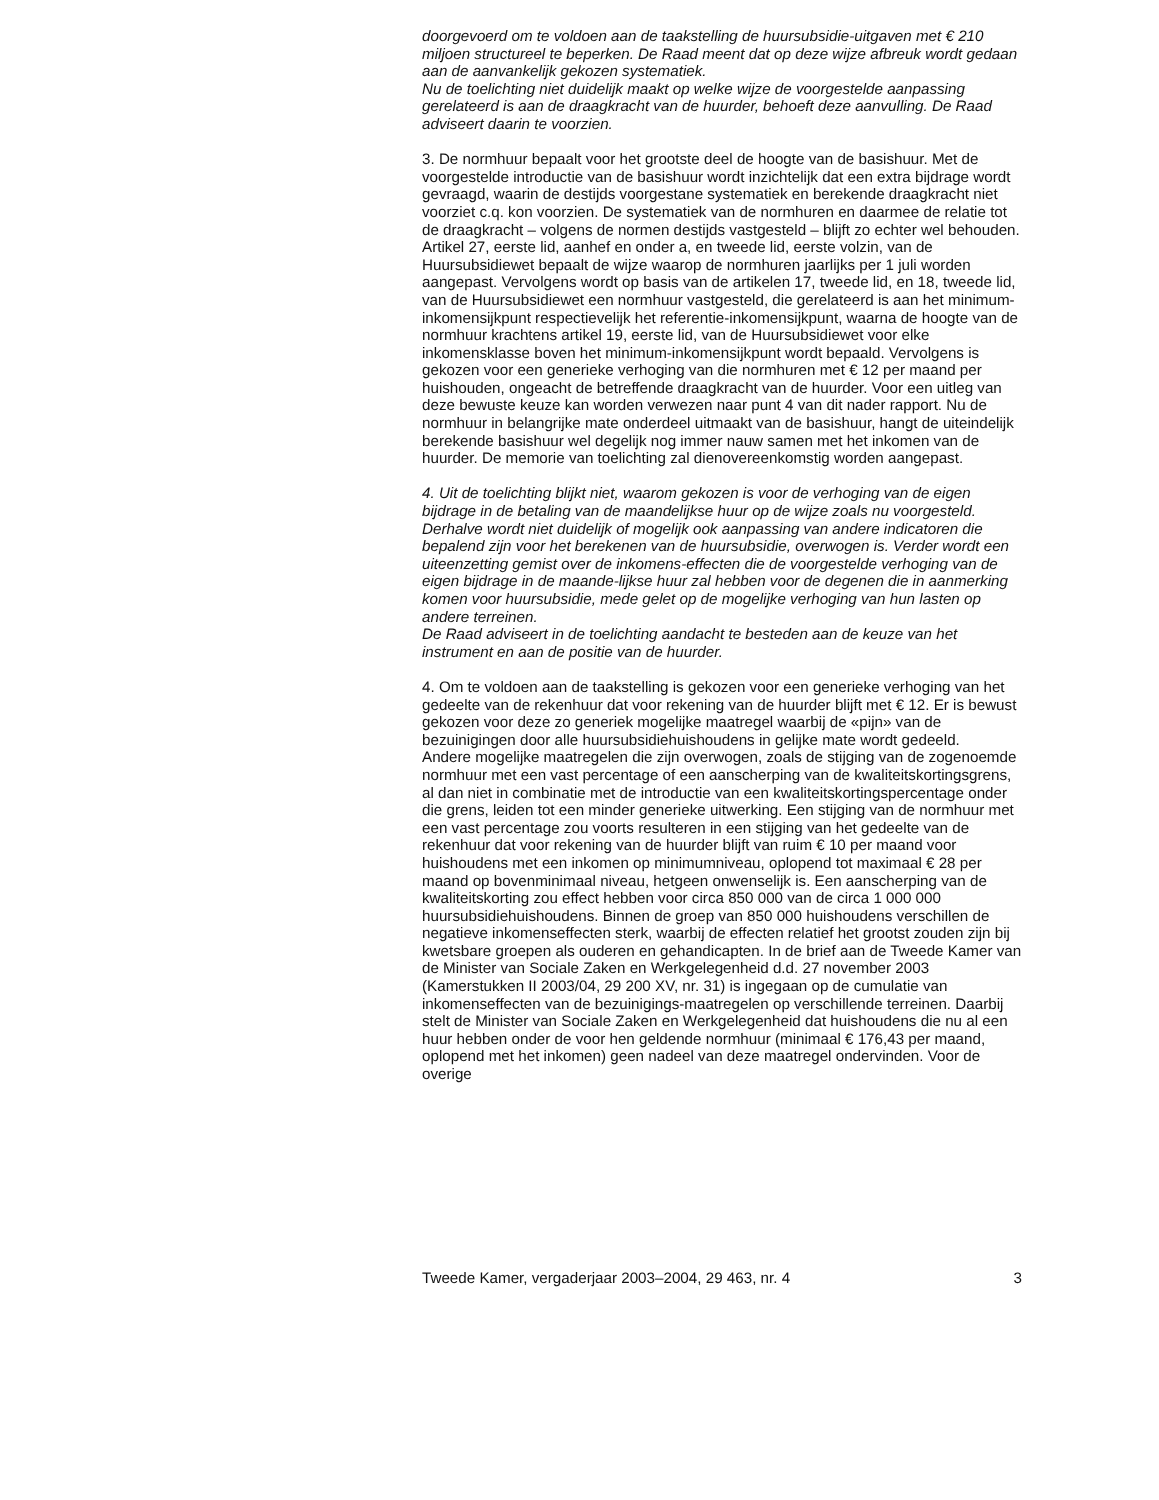doorgevoerd om te voldoen aan de taakstelling de huursubsidie-uitgaven met € 210 miljoen structureel te beperken. De Raad meent dat op deze wijze afbreuk wordt gedaan aan de aanvankelijk gekozen systematiek.
Nu de toelichting niet duidelijk maakt op welke wijze de voorgestelde aanpassing gerelateerd is aan de draagkracht van de huurder, behoeft deze aanvulling. De Raad adviseert daarin te voorzien.
3. De normhuur bepaalt voor het grootste deel de hoogte van de basishuur. Met de voorgestelde introductie van de basishuur wordt inzichtelijk dat een extra bijdrage wordt gevraagd, waarin de destijds voorgestane systematiek en berekende draagkracht niet voorziet c.q. kon voorzien. De systematiek van de normhuren en daarmee de relatie tot de draagkracht – volgens de normen destijds vastgesteld – blijft zo echter wel behouden. Artikel 27, eerste lid, aanhef en onder a, en tweede lid, eerste volzin, van de Huursubsidiewet bepaalt de wijze waarop de normhuren jaarlijks per 1 juli worden aangepast. Vervolgens wordt op basis van de artikelen 17, tweede lid, en 18, tweede lid, van de Huursubsidiewet een normhuur vastgesteld, die gerelateerd is aan het minimum-inkomensijkpunt respectievelijk het referentie-inkomensijkpunt, waarna de hoogte van de normhuur krachtens artikel 19, eerste lid, van de Huursubsidiewet voor elke inkomensklasse boven het minimum-inkomensijkpunt wordt bepaald. Vervolgens is gekozen voor een generieke verhoging van die normhuren met € 12 per maand per huishouden, ongeacht de betreffende draagkracht van de huurder. Voor een uitleg van deze bewuste keuze kan worden verwezen naar punt 4 van dit nader rapport. Nu de normhuur in belangrijke mate onderdeel uitmaakt van de basishuur, hangt de uiteindelijk berekende basishuur wel degelijk nog immer nauw samen met het inkomen van de huurder. De memorie van toelichting zal dienovereenkomstig worden aangepast.
4. Uit de toelichting blijkt niet, waarom gekozen is voor de verhoging van de eigen bijdrage in de betaling van de maandelijkse huur op de wijze zoals nu voorgesteld. Derhalve wordt niet duidelijk of mogelijk ook aanpassing van andere indicatoren die bepalend zijn voor het berekenen van de huursubsidie, overwogen is. Verder wordt een uiteenzetting gemist over de inkomens-effecten die de voorgestelde verhoging van de eigen bijdrage in de maande-lijkse huur zal hebben voor de degenen die in aanmerking komen voor huursubsidie, mede gelet op de mogelijke verhoging van hun lasten op andere terreinen.
De Raad adviseert in de toelichting aandacht te besteden aan de keuze van het instrument en aan de positie van de huurder.
4. Om te voldoen aan de taakstelling is gekozen voor een generieke verhoging van het gedeelte van de rekenhuur dat voor rekening van de huurder blijft met € 12. Er is bewust gekozen voor deze zo generiek mogelijke maatregel waarbij de «pijn» van de bezuinigingen door alle huursubsidiehuishoudens in gelijke mate wordt gedeeld.
Andere mogelijke maatregelen die zijn overwogen, zoals de stijging van de zogenoemde normhuur met een vast percentage of een aanscherping van de kwaliteitskortingsgrens, al dan niet in combinatie met de introductie van een kwaliteitskortingspercentage onder die grens, leiden tot een minder generieke uitwerking. Een stijging van de normhuur met een vast percentage zou voorts resulteren in een stijging van het gedeelte van de rekenhuur dat voor rekening van de huurder blijft van ruim € 10 per maand voor huishoudens met een inkomen op minimumniveau, oplopend tot maximaal € 28 per maand op bovenminimaal niveau, hetgeen onwenselijk is. Een aanscherping van de kwaliteitskorting zou effect hebben voor circa 850 000 van de circa 1 000 000 huursubsidiehuishoudens. Binnen de groep van 850 000 huishoudens verschillen de negatieve inkomenseffecten sterk, waarbij de effecten relatief het grootst zouden zijn bij kwetsbare groepen als ouderen en gehandicapten. In de brief aan de Tweede Kamer van de Minister van Sociale Zaken en Werkgelegenheid d.d. 27 november 2003 (Kamerstukken II 2003/04, 29 200 XV, nr. 31) is ingegaan op de cumulatie van inkomenseffecten van de bezuinigings-maatregelen op verschillende terreinen. Daarbij stelt de Minister van Sociale Zaken en Werkgelegenheid dat huishoudens die nu al een huur hebben onder de voor hen geldende normhuur (minimaal € 176,43 per maand, oplopend met het inkomen) geen nadeel van deze maatregel ondervinden. Voor de overige
Tweede Kamer, vergaderjaar 2003–2004, 29 463, nr. 4 3